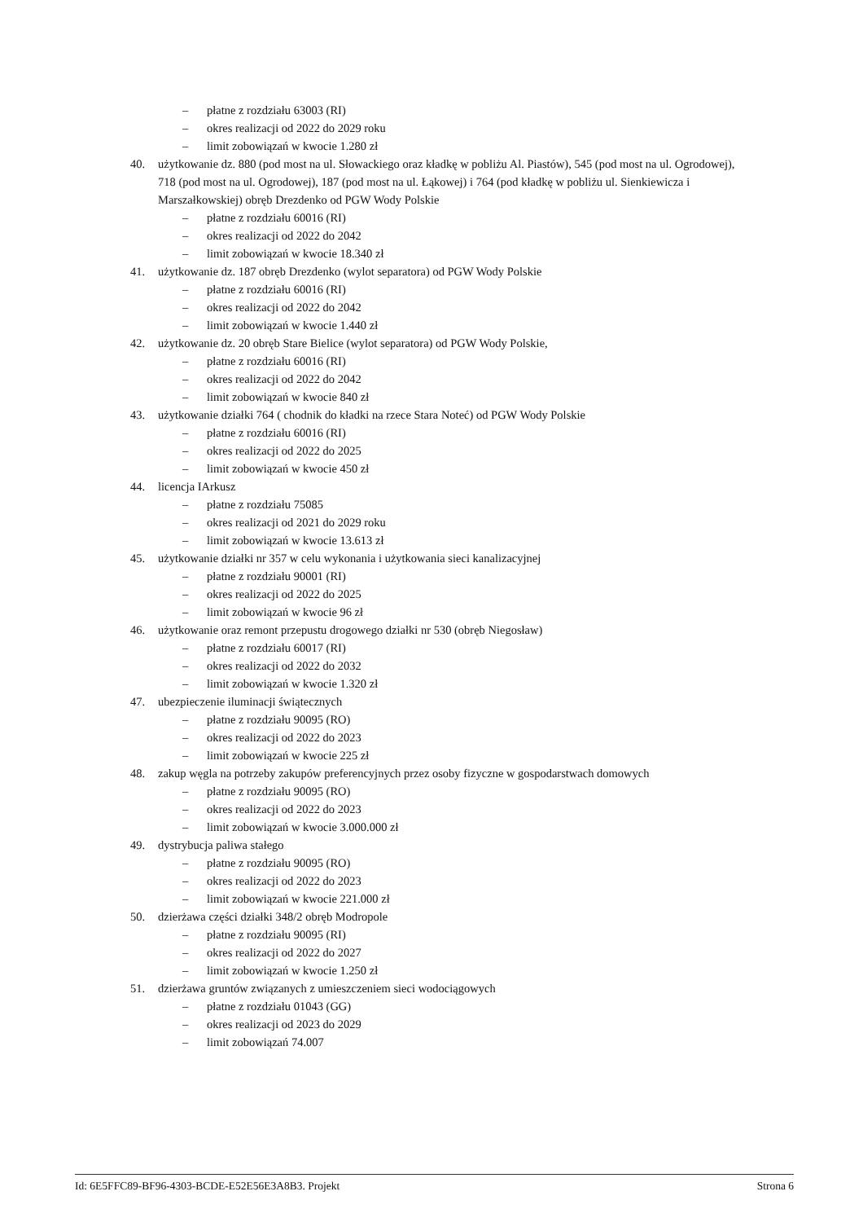– płatne z rozdziału 63003 (RI)
– okres realizacji od 2022 do 2029 roku
– limit zobowiązań w kwocie 1.280 zł
40. użytkowanie dz. 880 (pod most na ul. Słowackiego oraz kładkę w pobliżu Al. Piastów), 545 (pod most na ul. Ogrodowej), 718 (pod most na ul. Ogrodowej), 187 (pod most na ul. Łąkowej) i 764 (pod kładkę w pobliżu ul. Sienkiewicza i Marszałkowskiej) obręb Drezdenko od PGW Wody Polskie
– płatne z rozdziału 60016 (RI)
– okres realizacji od 2022 do 2042
– limit zobowiązań w kwocie 18.340 zł
41. użytkowanie dz. 187 obręb Drezdenko (wylot separatora) od PGW Wody Polskie
– płatne z rozdziału 60016 (RI)
– okres realizacji od 2022 do 2042
– limit zobowiązań w kwocie 1.440 zł
42. użytkowanie dz. 20 obręb Stare Bielice (wylot separatora) od PGW Wody Polskie,
– płatne z rozdziału 60016 (RI)
– okres realizacji od 2022 do 2042
– limit zobowiązań w kwocie 840 zł
43. użytkowanie działki 764 ( chodnik do kładki na rzece Stara Noteć) od PGW Wody Polskie
– płatne z rozdziału 60016 (RI)
– okres realizacji od 2022 do 2025
– limit zobowiązań w kwocie 450 zł
44. licencja IArkusz
– płatne z rozdziału 75085
– okres realizacji od 2021 do 2029 roku
– limit zobowiązań w kwocie 13.613 zł
45. użytkowanie działki nr 357 w celu wykonania i użytkowania sieci kanalizacyjnej
– płatne z rozdziału 90001 (RI)
– okres realizacji od 2022 do 2025
– limit zobowiązań w kwocie 96 zł
46. użytkowanie oraz remont przepustu drogowego działki nr 530 (obręb Niegosław)
– płatne z rozdziału 60017 (RI)
– okres realizacji od 2022 do 2032
– limit zobowiązań w kwocie 1.320 zł
47. ubezpieczenie iluminacji świątecznych
– płatne z rozdziału 90095 (RO)
– okres realizacji od 2022 do 2023
– limit zobowiązań w kwocie 225 zł
48. zakup węgla na potrzeby zakupów preferencyjnych przez osoby fizyczne w gospodarstwach domowych
– płatne z rozdziału 90095 (RO)
– okres realizacji od 2022 do 2023
– limit zobowiązań w kwocie 3.000.000 zł
49. dystrybucja paliwa stałego
– płatne z rozdziału 90095 (RO)
– okres realizacji od 2022 do 2023
– limit zobowiązań w kwocie 221.000 zł
50. dzierżawa części działki 348/2 obręb Modropole
– płatne z rozdziału 90095 (RI)
– okres realizacji od 2022 do 2027
– limit zobowiązań w kwocie 1.250 zł
51. dzierżawa gruntów związanych z umieszczeniem sieci wodociągowych
– płatne z rozdziału 01043 (GG)
– okres realizacji od 2023 do 2029
– limit zobowiązań 74.007
Id: 6E5FFC89-BF96-4303-BCDE-E52E56E3A8B3. Projekt Strona 6